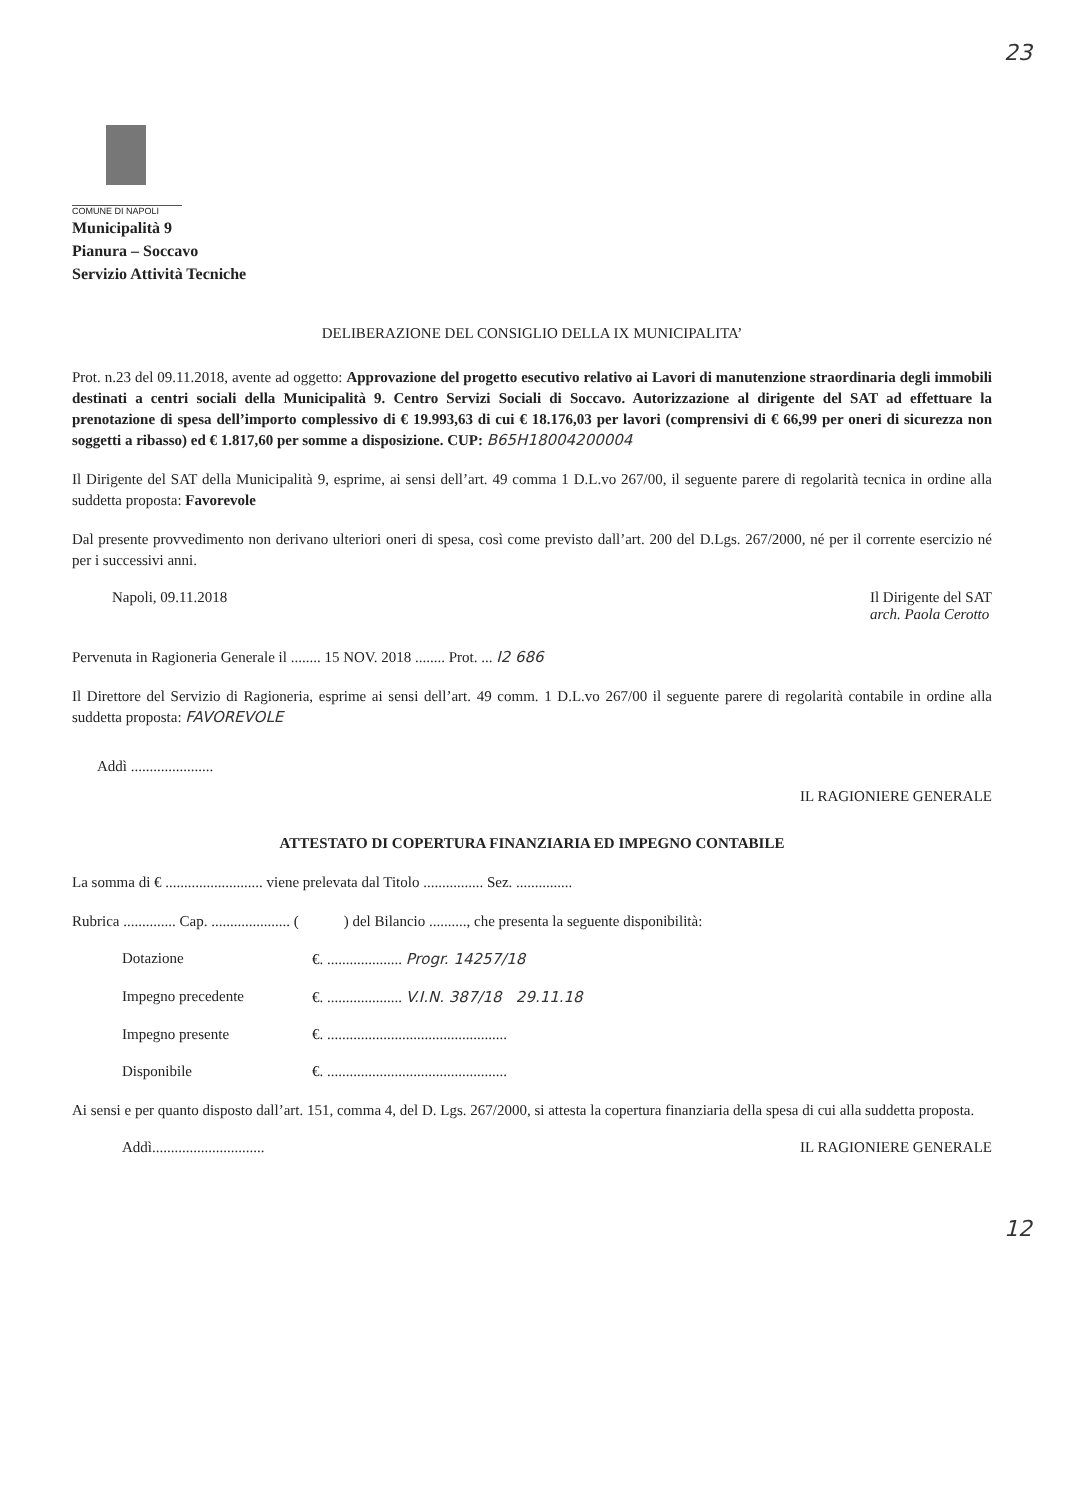23
COMUNE DI NAPOLI
Municipalità 9
Pianura – Soccavo
Servizio Attività Tecniche
DELIBERAZIONE DEL CONSIGLIO DELLA IX MUNICIPALITA’
Prot. n.23 del 09.11.2018, avente ad oggetto: Approvazione del progetto esecutivo relativo ai Lavori di manutenzione straordinaria degli immobili destinati a centri sociali della Municipalità 9. Centro Servizi Sociali di Soccavo. Autorizzazione al dirigente del SAT ad effettuare la prenotazione di spesa dell’importo complessivo di € 19.993,63 di cui € 18.176,03 per lavori (comprensivi di € 66,99 per oneri di sicurezza non soggetti a ribasso) ed € 1.817,60 per somme a disposizione. CUP: B65H18004200004
Il Dirigente del SAT della Municipalità 9, esprime, ai sensi dell’art. 49 comma 1 D.L.vo 267/00, il seguente parere di regolarità tecnica in ordine alla suddetta proposta: Favorevole
Dal presente provvedimento non derivano ulteriori oneri di spesa, così come previsto dall’art. 200 del D.Lgs. 267/2000, né per il corrente esercizio né per i successivi anni.
Napoli, 09.11.2018 Il Dirigente del SAT
arch. Paola Cerotto
Pervenuta in Ragioneria Generale il ........ 15 NOV. 2018 ........ Prot. ... I2 686
Il Direttore del Servizio di Ragioneria, esprime ai sensi dell’art. 49 comm. 1 D.L.vo 267/00 il seguente parere di regolarità contabile in ordine alla suddetta proposta: FAVOREVOLE
Addì ...................... IL RAGIONIERE GENERALE
ATTESTATO DI COPERTURA FINANZIARIA ED IMPEGNO CONTABILE
La somma di € .......................... viene prelevata dal Titolo ................ Sez. ...............
Rubrica .............. Cap. ..................... ( ) del Bilancio .........., che presenta la seguente disponibilità:
Dotazione €. .................... Progr. 14257/18
Impegno precedente €. .................... V.I.N. 387/18 29.11.18
Impegno presente €. ................................................
Disponibile €. ................................................
Ai sensi e per quanto disposto dall’art. 151, comma 4, del D. Lgs. 267/2000, si attesta la copertura finanziaria della spesa di cui alla suddetta proposta.
Addì.............................. IL RAGIONIERE GENERALE
12